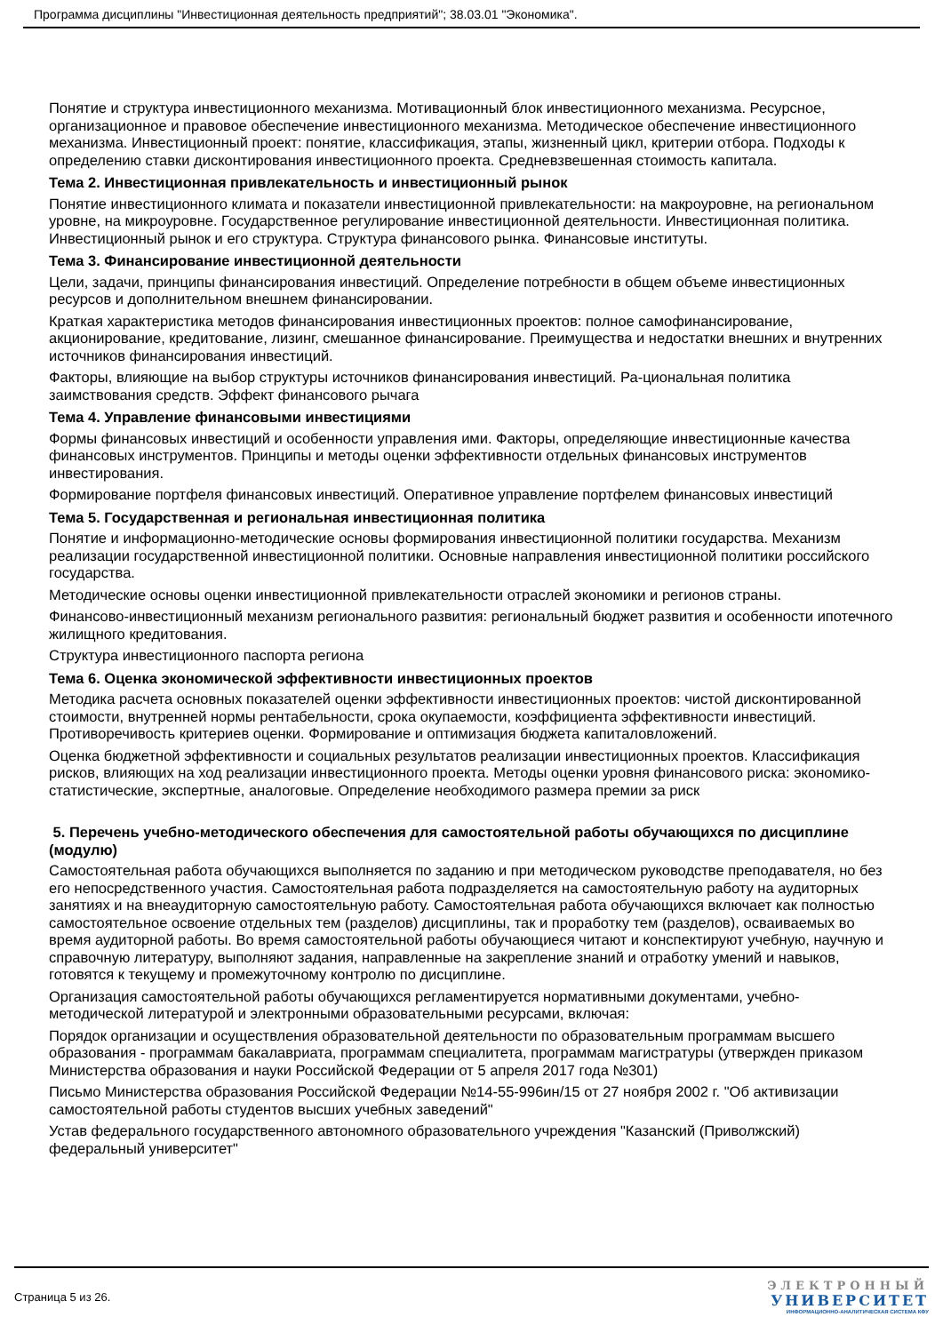Программа дисциплины "Инвестиционная деятельность предприятий"; 38.03.01 "Экономика".
Понятие и структура инвестиционного механизма. Мотивационный блок инвестиционного механизма. Ресурсное, организационное и правовое обеспечение инвестиционного механизма. Методическое обеспечение инвестиционного механизма. Инвестиционный проект: понятие, классификация, этапы, жизненный цикл, критерии отбора. Подходы к определению ставки дисконтирования инвестиционного проекта. Средневзвешенная стоимость капитала.
Тема 2. Инвестиционная привлекательность и инвестиционный рынок
Понятие инвестиционного климата и показатели инвестиционной привлекательности: на макроуровне, на региональном уровне, на микроуровне. Государственное регулирование инвестиционной деятельности. Инвестиционная политика. Инвестиционный рынок и его структура. Структура финансового рынка. Финансовые институты.
Тема 3. Финансирование инвестиционной деятельности
Цели, задачи, принципы финансирования инвестиций. Определение потребности в общем объеме инвестиционных ресурсов и дополнительном внешнем финансировании.
Краткая характеристика методов финансирования инвестиционных проектов: полное самофинансирование, акционирование, кредитование, лизинг, смешанное финансирование. Преимущества и недостатки внешних и внутренних источников финансирования инвестиций.
Факторы, влияющие на выбор структуры источников финансирования инвестиций. Ра-циональная политика заимствования средств. Эффект финансового рычага
Тема 4. Управление финансовыми инвестициями
Формы финансовых инвестиций и особенности управления ими. Факторы, определяющие инвестиционные качества финансовых инструментов. Принципы и методы оценки эффективности отдельных финансовых инструментов инвестирования.
Формирование портфеля финансовых инвестиций. Оперативное управление портфелем финансовых инвестиций
Тема 5. Государственная и региональная инвестиционная политика
Понятие и информационно-методические основы формирования инвестиционной политики государства. Механизм реализации государственной инвестиционной политики. Основные направления инвестиционной политики российского государства.
Методические основы оценки инвестиционной привлекательности отраслей экономики и регионов страны.
Финансово-инвестиционный механизм регионального развития: региональный бюджет развития и особенности ипотечного жилищного кредитования.
Структура инвестиционного паспорта региона
Тема 6. Оценка экономической эффективности инвестиционных проектов
Методика расчета основных показателей оценки эффективности инвестиционных проектов: чистой дисконтированной стоимости, внутренней нормы рентабельности, срока окупаемости, коэффициента эффективности инвестиций. Противоречивость критериев оценки. Формирование и оптимизация бюджета капиталовложений.
Оценка бюджетной эффективности и социальных результатов реализации инвестиционных проектов. Классификация рисков, влияющих на ход реализации инвестиционного проекта. Методы оценки уровня финансового риска: экономико-статистические, экспертные, аналоговые. Определение необходимого размера премии за риск
5. Перечень учебно-методического обеспечения для самостоятельной работы обучающихся по дисциплине (модулю)
Самостоятельная работа обучающихся выполняется по заданию и при методическом руководстве преподавателя, но без его непосредственного участия. Самостоятельная работа подразделяется на самостоятельную работу на аудиторных занятиях и на внеаудиторную самостоятельную работу. Самостоятельная работа обучающихся включает как полностью самостоятельное освоение отдельных тем (разделов) дисциплины, так и проработку тем (разделов), осваиваемых во время аудиторной работы. Во время самостоятельной работы обучающиеся читают и конспектируют учебную, научную и справочную литературу, выполняют задания, направленные на закрепление знаний и отработку умений и навыков, готовятся к текущему и промежуточному контролю по дисциплине.
Организация самостоятельной работы обучающихся регламентируется нормативными документами, учебно-методической литературой и электронными образовательными ресурсами, включая:
Порядок организации и осуществления образовательной деятельности по образовательным программам высшего образования - программам бакалавриата, программам специалитета, программам магистратуры (утвержден приказом Министерства образования и науки Российской Федерации от 5 апреля 2017 года №301)
Письмо Министерства образования Российской Федерации №14-55-996ин/15 от 27 ноября 2002 г. "Об активизации самостоятельной работы студентов высших учебных заведений"
Устав федерального государственного автономного образовательного учреждения "Казанский (Приволжский) федеральный университет"
Страница 5 из 26.
ЭЛЕКТРОННЫЙ
УНИВЕРСИТЕТ
ИНФОРМАЦИОННО-АНАЛИТИЧЕСКАЯ СИСТЕМА КФУ